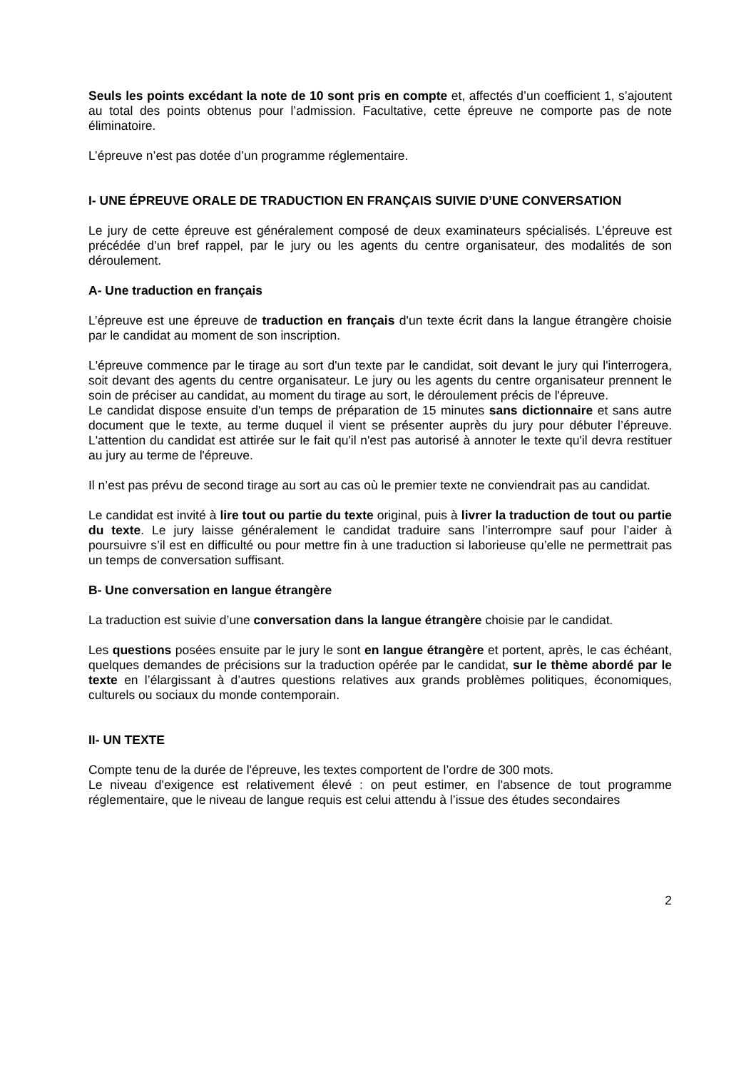Seuls les points excédant la note de 10 sont pris en compte et, affectés d’un coefficient 1, s’ajoutent au total des points obtenus pour l’admission. Facultative, cette épreuve ne comporte pas de note éliminatoire.
L’épreuve n’est pas dotée d’un programme réglementaire.
I- UNE ÉPREUVE ORALE DE TRADUCTION EN FRANÇAIS SUIVIE D’UNE CONVERSATION
Le jury de cette épreuve est généralement composé de deux examinateurs spécialisés. L’épreuve est précédée d’un bref rappel, par le jury ou les agents du centre organisateur, des modalités de son déroulement.
A- Une traduction en français
L’épreuve est une épreuve de traduction en français d'un texte écrit dans la langue étrangère choisie par le candidat au moment de son inscription.
L'épreuve commence par le tirage au sort d'un texte par le candidat, soit devant le jury qui l'interrogera, soit devant des agents du centre organisateur. Le jury ou les agents du centre organisateur prennent le soin de préciser au candidat, au moment du tirage au sort, le déroulement précis de l'épreuve.
Le candidat dispose ensuite d'un temps de préparation de 15 minutes sans dictionnaire et sans autre document que le texte, au terme duquel il vient se présenter auprès du jury pour débuter l’épreuve. L'attention du candidat est attirée sur le fait qu'il n'est pas autorisé à annoter le texte qu'il devra restituer au jury au terme de l'épreuve.
Il n’est pas prévu de second tirage au sort au cas où le premier texte ne conviendrait pas au candidat.
Le candidat est invité à lire tout ou partie du texte original, puis à livrer la traduction de tout ou partie du texte. Le jury laisse généralement le candidat traduire sans l’interrompre sauf pour l’aider à poursuivre s’il est en difficulté ou pour mettre fin à une traduction si laborieuse qu’elle ne permettrait pas un temps de conversation suffisant.
B- Une conversation en langue étrangère
La traduction est suivie d’une conversation dans la langue étrangère choisie par le candidat.
Les questions posées ensuite par le jury le sont en langue étrangère et portent, après, le cas échéant, quelques demandes de précisions sur la traduction opérée par le candidat, sur le thème abordé par le texte en l’élargissant à d’autres questions relatives aux grands problèmes politiques, économiques, culturels ou sociaux du monde contemporain.
II- UN TEXTE
Compte tenu de la durée de l'épreuve, les textes comportent de l’ordre de 300 mots.
Le niveau d'exigence est relativement élevé : on peut estimer, en l'absence de tout programme réglementaire, que le niveau de langue requis est celui attendu à l’issue des études secondaires
2